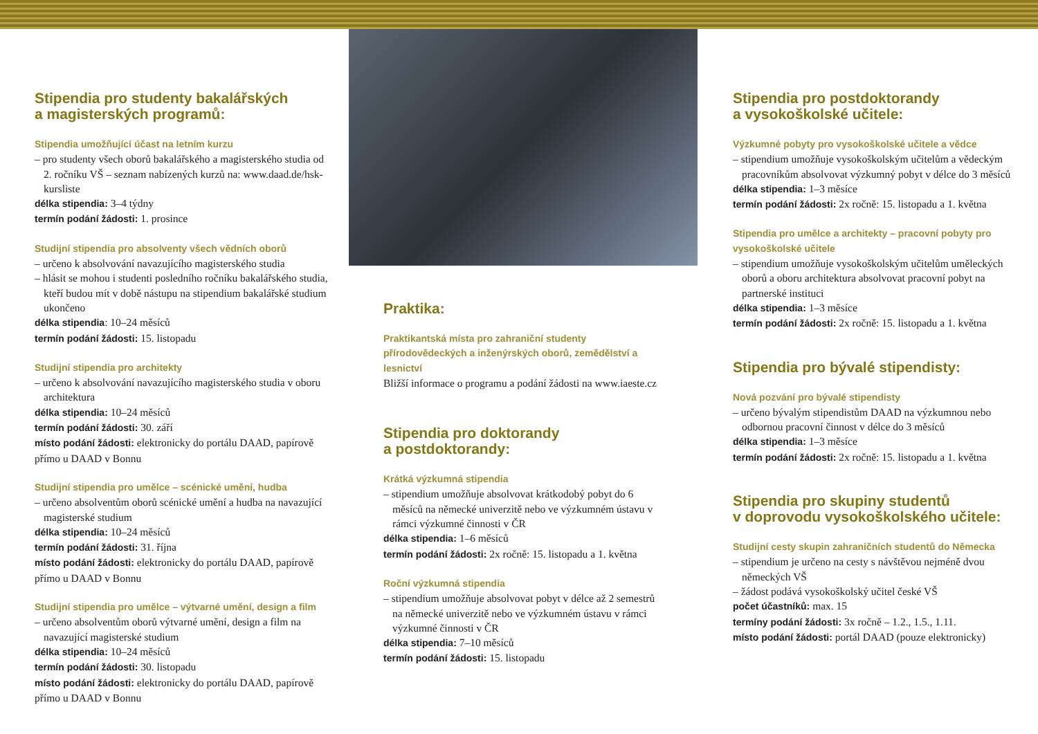Stipendia pro studenty bakalářských
a magisterských programů:
Stipendia umožňující účast na letním kurzu
– pro studenty všech oborů bakalářského a magisterského studia od 2. ročníku VŠ – seznam nabízených kurzů na: www.daad.de/hsk-kursliste
délka stipendia: 3–4 týdny
termín podání žádosti: 1. prosince
Studijní stipendia pro absolventy všech vědních oborů
– určeno k absolvování navazujícího magisterského studia
– hlásit se mohou i studenti posledního ročníku bakalářského studia, kteří budou mít v době nástupu na stipendium bakalářské studium ukončeno
délka stipendia: 10–24 měsíců
termín podání žádosti: 15. listopadu
Studijní stipendia pro architekty
– určeno k absolvování navazujícího magisterského studia v oboru architektura
délka stipendia: 10–24 měsíců
termín podání žádosti: 30. září
místo podání žádosti: elektronicky do portálu DAAD, papírově přímo u DAAD v Bonnu
Studijní stipendia pro umělce – scénické umění, hudba
– určeno absolventům oborů scénické umění a hudba na navazující magisterské studium
délka stipendia: 10–24 měsíců
termín podání žádosti: 31. října
místo podání žádosti: elektronicky do portálu DAAD, papírově přímo u DAAD v Bonnu
Studijní stipendia pro umělce – výtvarné umění, design a film
– určeno absolventům oborů výtvarné umění, design a film na navazující magisterské studium
délka stipendia: 10–24 měsíců
termín podání žádosti: 30. listopadu
místo podání žádosti: elektronicky do portálu DAAD, papírově přímo u DAAD v Bonnu
Praktika:
Praktikantská místa pro zahraniční studenty přírodovědeckých a inženýrských oborů, zemědělství a lesnictví
Bližší informace o programu a podání žádosti na www.iaeste.cz
Stipendia pro doktorandy
a postdoktorandy:
Krátká výzkumná stipendia
– stipendium umožňuje absolvovat krátkodobý pobyt do 6 měsíců na německé univerzitě nebo ve výzkumném ústavu v rámci výzkumné činnosti v ČR
délka stipendia: 1–6 měsíců
termín podání žádosti: 2x ročně: 15. listopadu a 1. května
Roční výzkumná stipendia
– stipendium umožňuje absolvovat pobyt v délce až 2 semestrů na německé univerzitě nebo ve výzkumném ústavu v rámci výzkumné činnosti v ČR
délka stipendia: 7–10 měsíců
termín podání žádosti: 15. listopadu
Stipendia pro postdoktorandy
a vysokoškolské učitele:
Výzkumné pobyty pro vysokoškolské učitele a vědce
– stipendium umožňuje vysokoškolským učitelům a vědeckým pracovníkům absolvovat výzkumný pobyt v délce do 3 měsíců
délka stipendia: 1–3 měsíce
termín podání žádosti: 2x ročně: 15. listopadu a 1. května
Stipendia pro umělce a architekty – pracovní pobyty pro vysokoškolské učitele
– stipendium umožňuje vysokoškolským učitelům uměleckých oborů a oboru architektura absolvovat pracovní pobyt na partnerské instituci
délka stipendia: 1–3 měsíce
termín podání žádosti: 2x ročně: 15. listopadu a 1. května
Stipendia pro bývalé stipendisty:
Nová pozvání pro bývalé stipendisty
– určeno bývalým stipendistům DAAD na výzkumnou nebo odbornou pracovní činnost v délce do 3 měsíců
délka stipendia: 1–3 měsíce
termín podání žádosti: 2x ročně: 15. listopadu a 1. května
Stipendia pro skupiny studentů
v doprovodu vysokoškolského učitele:
Studijní cesty skupin zahraničních studentů do Německa
– stipendium je určeno na cesty s návštěvou nejméně dvou německých VŠ
– žádost podává vysokoškolský učitel české VŠ
počet účastníků: max. 15
termíny podání žádosti: 3x ročně – 1.2., 1.5., 1.11.
místo podání žádosti: portál DAAD (pouze elektronicky)